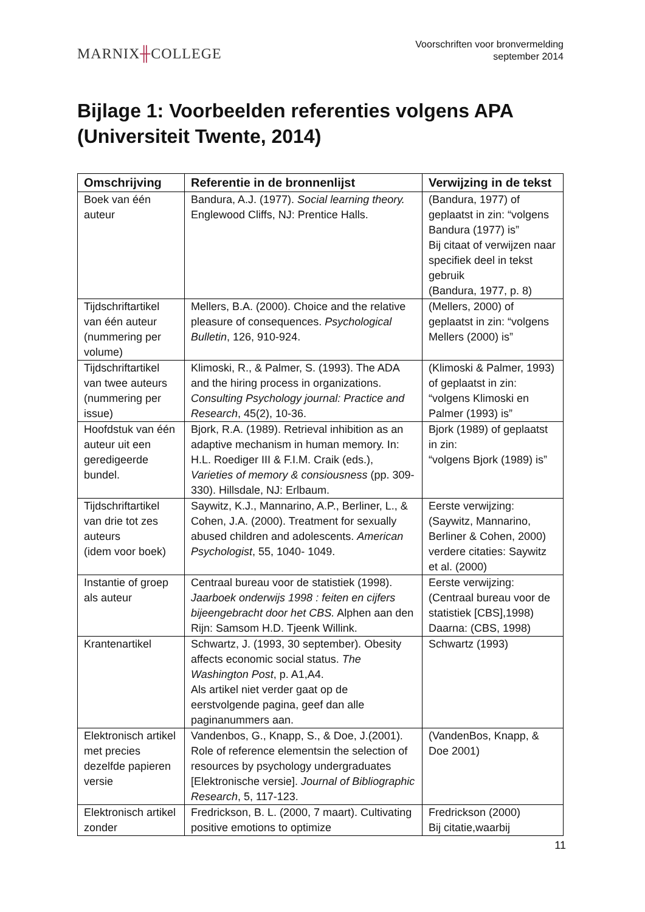MARNIX╫COLLEGE
Voorschriften voor bronvermelding
september 2014
Bijlage 1: Voorbeelden referenties volgens APA (Universiteit Twente, 2014)
| Omschrijving | Referentie in de bronnenlijst | Verwijzing in de tekst |
| --- | --- | --- |
| Boek van één auteur | Bandura, A.J. (1977). Social learning theory. Englewood Cliffs, NJ: Prentice Halls. | (Bandura, 1977) of geplaatst in zin: “volgens Bandura (1977) is” Bij citaat of verwijzen naar specifiek deel in tekst gebruik (Bandura, 1977, p. 8) |
| Tijdschriftartikel van één auteur (nummering per volume) | Mellers, B.A. (2000). Choice and the relative pleasure of consequences. Psychological Bulletin , 126, 910-924. | (Mellers, 2000) of geplaatst in zin: “volgens Mellers (2000) is” |
| Tijdschriftartikel van twee auteurs (nummering per issue) | Klimoski, R., & Palmer, S. (1993). The ADA and the hiring process in organizations. Consulting Psychology journal: Practice and Research , 45(2), 10-36. | (Klimoski & Palmer, 1993) of geplaatst in zin: “volgens Klimoski en Palmer (1993) is” |
| Hoofdstuk van één auteur uit een geredigeerde bundel. | Bjork, R.A. (1989). Retrieval inhibition as an adaptive mechanism in human memory. In: H.L. Roediger III & F.I.M. Craik (eds.), Varieties of memory & consiousness (pp. 309-330). Hillsdale, NJ: Erlbaum. | Bjork (1989) of geplaatst in zin: “volgens Bjork (1989) is” |
| Tijdschriftartikel van drie tot zes auteurs (idem voor boek) | Saywitz, K.J., Mannarino, A.P., Berliner, L., & Cohen, J.A. (2000). Treatment for sexually abused children and adolescents. American Psychologist , 55, 1040- 1049. | Eerste verwijzing: (Saywitz, Mannarino, Berliner & Cohen, 2000) verdere citaties: Saywitz et al. (2000) |
| Instantie of groep als auteur | Centraal bureau voor de statistiek (1998). Jaarboek onderwijs 1998 : feiten en cijfers bijeengebracht door het CBS. Alphen aan den Rijn: Samsom H.D. Tjeenk Willink. | Eerste verwijzing: (Centraal bureau voor de statistiek [CBS],1998) Daarna: (CBS, 1998) |
| Krantenartikel | Schwartz, J. (1993, 30 september). Obesity affects economic social status. The Washington Post , p. A1,A4. Als artikel niet verder gaat op de eerstvolgende pagina, geef dan alle paginanummers aan. | Schwartz (1993) |
| Elektronisch artikel met precies dezelfde papieren versie | Vandenbos, G., Knapp, S., & Doe, J.(2001). Role of reference elementsin the selection of resources by psychology undergraduates [Elektronische versie]. Journal of Bibliographic Research , 5, 117-123. | (VandenBos, Knapp, & Doe 2001) |
| Elektronisch artikel zonder | Fredrickson, B. L. (2000, 7 maart). Cultivating positive emotions to optimize | Fredrickson (2000) Bij citatie,waarbij |
11